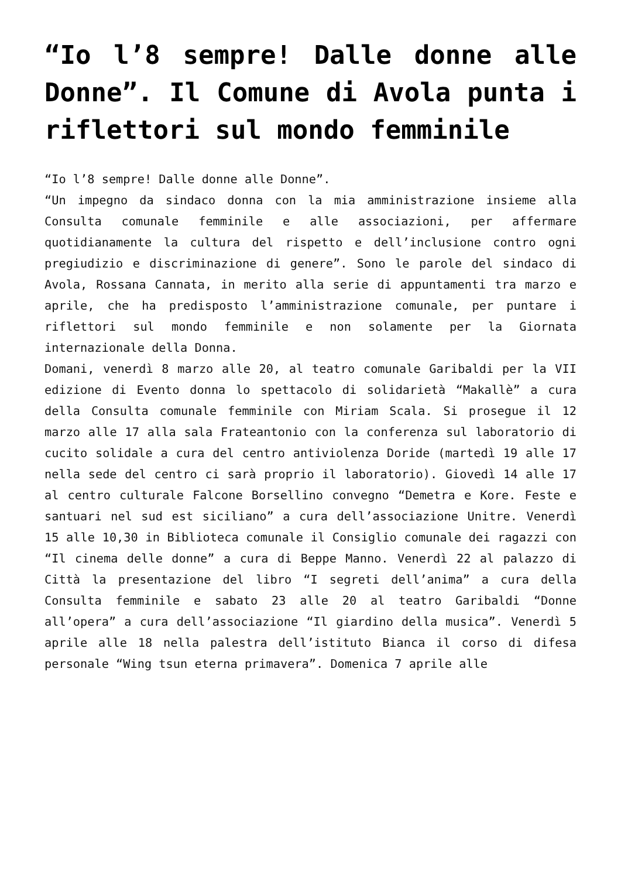“Io l’8 sempre! Dalle donne alle Donne”. Il Comune di Avola punta i riflettori sul mondo femminile
“Io l’8 sempre! Dalle donne alle Donne”.
“Un impegno da sindaco donna con la mia amministrazione insieme alla Consulta comunale femminile e alle associazioni, per affermare quotidianamente la cultura del rispetto e dell’inclusione contro ogni pregiudizio e discriminazione di genere”. Sono le parole del sindaco di Avola, Rossana Cannata, in merito alla serie di appuntamenti tra marzo e aprile, che ha predisposto l’amministrazione comunale, per puntare i riflettori sul mondo femminile e non solamente per la Giornata internazionale della Donna.
Domani, venerdì 8 marzo alle 20, al teatro comunale Garibaldi per la VII edizione di Evento donna lo spettacolo di solidarietà “Makallè” a cura della Consulta comunale femminile con Miriam Scala. Si prosegue il 12 marzo alle 17 alla sala Frateantonio con la conferenza sul laboratorio di cucito solidale a cura del centro antiviolenza Doride (martedì 19 alle 17 nella sede del centro ci sarà proprio il laboratorio). Giovedì 14 alle 17 al centro culturale Falcone Borsellino convegno “Demetra e Kore. Feste e santuari nel sud est siciliano” a cura dell’associazione Unitre. Venerdì 15 alle 10,30 in Biblioteca comunale il Consiglio comunale dei ragazzi con “Il cinema delle donne” a cura di Beppe Manno. Venerdì 22 al palazzo di Città la presentazione del libro “I segreti dell’anima” a cura della Consulta femminile e sabato 23 alle 20 al teatro Garibaldi “Donne all’opera” a cura dell’associazione “Il giardino della musica”. Venerdì 5 aprile alle 18 nella palestra dell’istituto Bianca il corso di difesa personale “Wing tsun eterna primavera”. Domenica 7 aprile alle